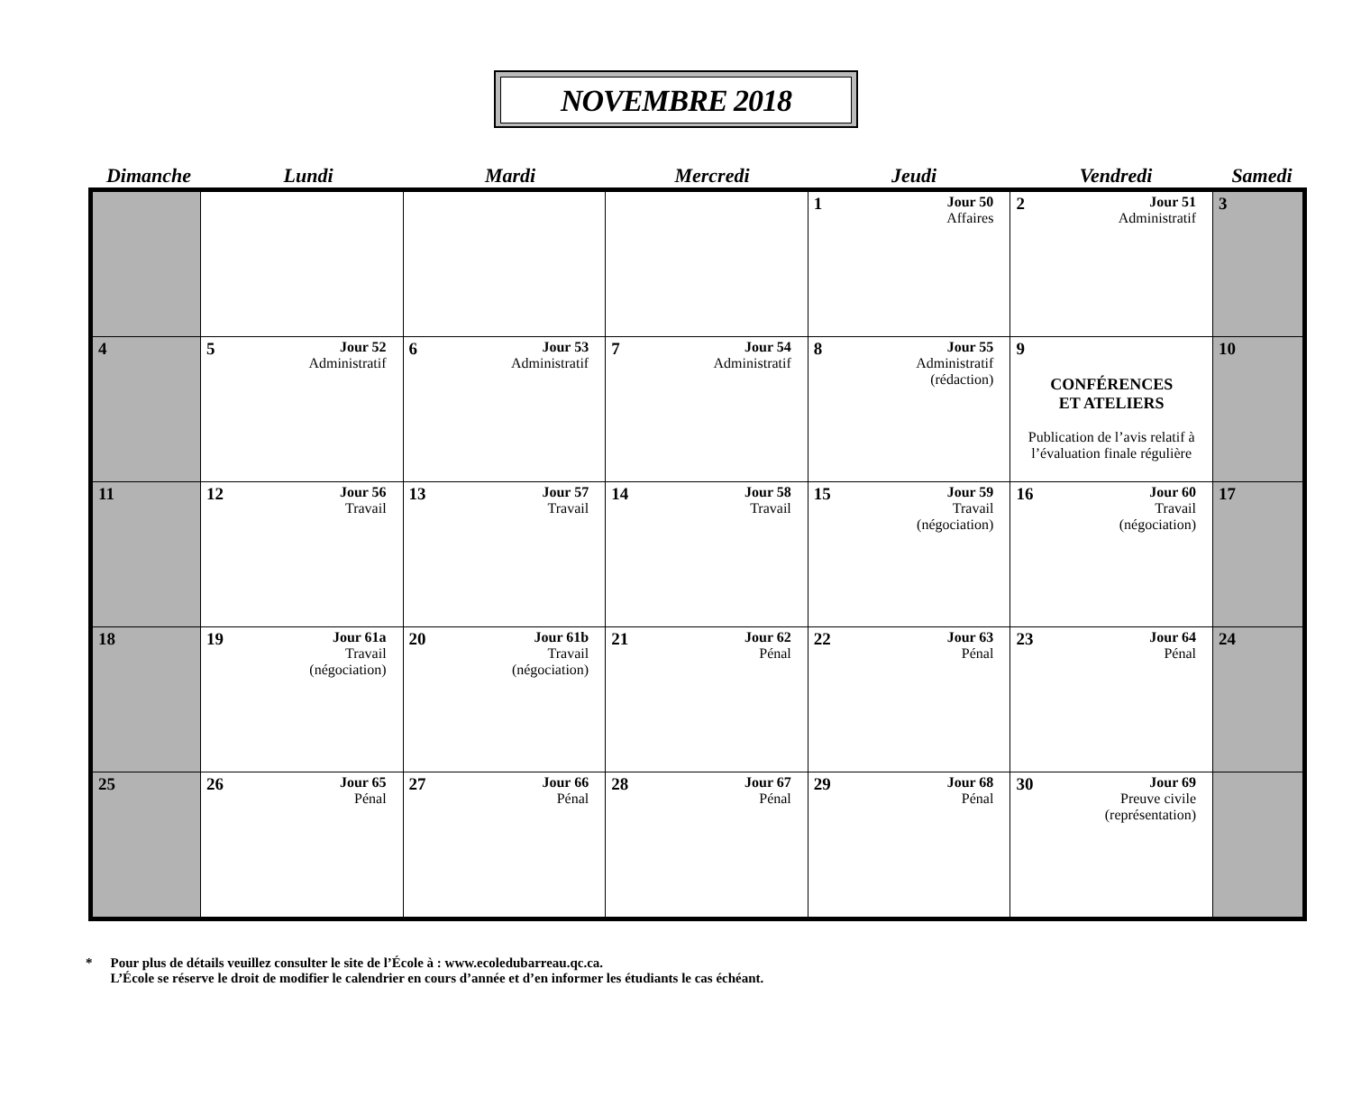NOVEMBRE 2018
Dimanche Lundi Mardi Mercredi Jeudi Vendredi Samedi
| | | | | 1 Jour 50 Affaires | 2 Jour 51 Administratif | 3 |
| 4 | 5 Jour 52 Administratif | 6 Jour 53 Administratif | 7 Jour 54 Administratif | 8 Jour 55 Administratif (rédaction) | 9 CONFÉRENCES ET ATELIERS Publication de l’avis relatif à l’évaluation finale régulière | 10 |
| 11 | 12 Jour 56 Travail | 13 Jour 57 Travail | 14 Jour 58 Travail | 15 Jour 59 Travail (négociation) | 16 Jour 60 Travail (négociation) | 17 |
| 18 | 19 Jour 61a Travail (négociation) | 20 Jour 61b Travail (négociation) | 21 Jour 62 Pénal | 22 Jour 63 Pénal | 23 Jour 64 Pénal | 24 |
| 25 | 26 Jour 65 Pénal | 27 Jour 66 Pénal | 28 Jour 67 Pénal | 29 Jour 68 Pénal | 30 Jour 69 Preuve civile (représentation) | |
* Pour plus de détails veuillez consulter le site de l’École à : www.ecoledubarreau.qc.ca.
L’École se réserve le droit de modifier le calendrier en cours d’année et d’en informer les étudiants le cas échéant.